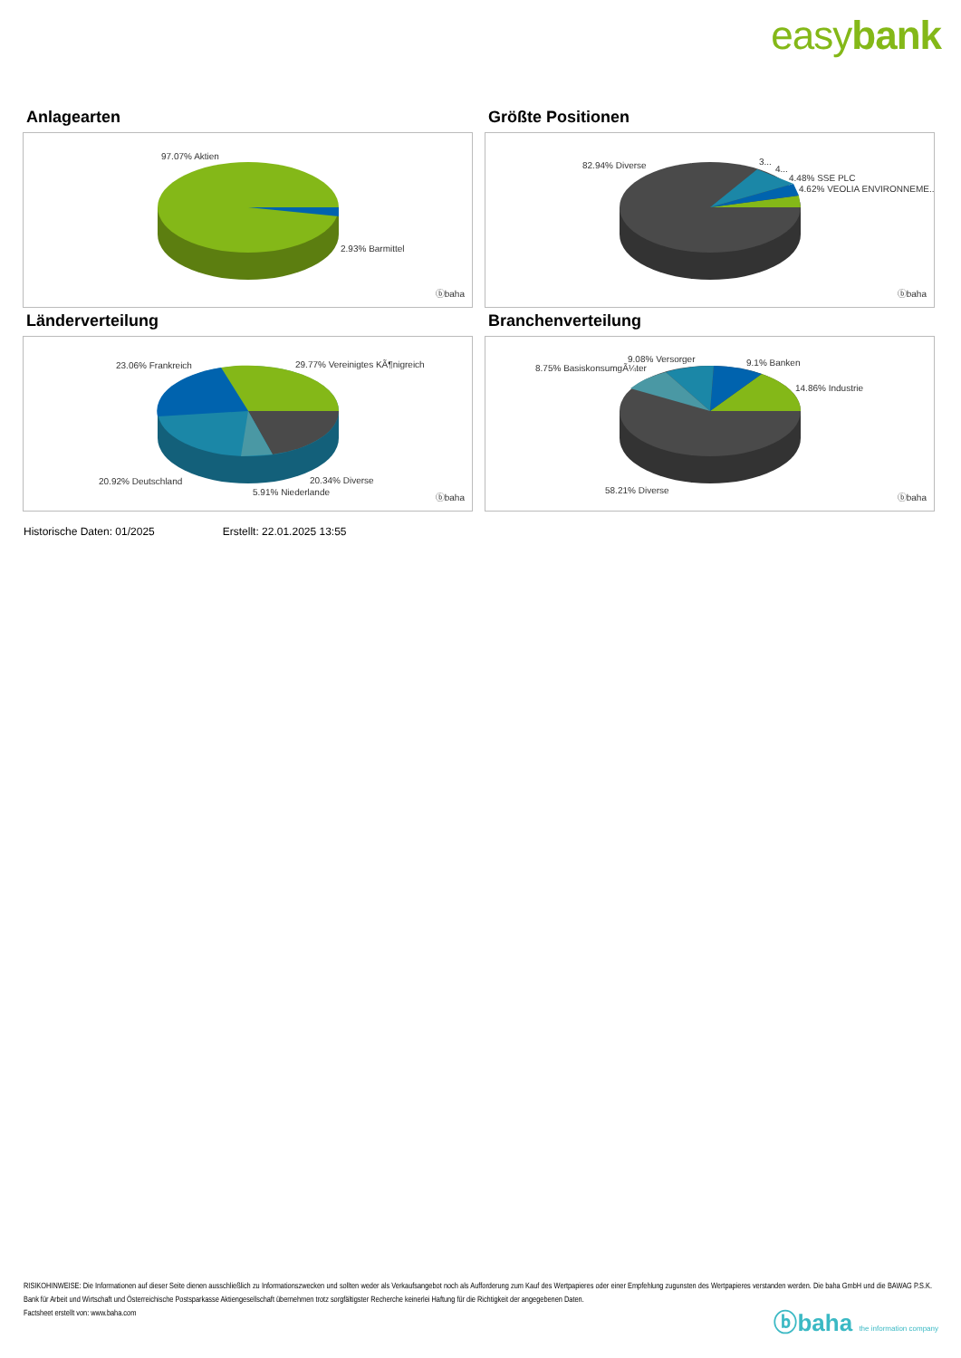easybank
Anlagearten
97.07% Aktien
2.93% Barmittel
ⓑbaha
Größte Positionen
82.94% Diverse 3...
4...
4.48% SSE PLC
4.62% VEOLIA ENVIRONNEME..
ⓑbaha
Länderverteilung
23.06% Frankreich 29.77% Vereinigtes KÃ¶nigreich
20.92% Deutschland 20.34% Diverse
5.91% Niederlande
ⓑbaha
Branchenverteilung
8.75% BasiskonsumgÃ¼ter
9.08% Versorger 9.1% Banken
14.86% Industrie
58.21% Diverse
ⓑbaha
Historische Daten: 01/2025 Erstellt: 22.01.2025 13:55
RISIKOHINWEISE: Die Informationen auf dieser Seite dienen ausschließlich zu Informationszwecken und sollten weder als Verkaufsangebot noch als Aufforderung zum Kauf des Wertpapieres oder einer Empfehlung zugunsten des Wertpapieres verstanden werden. Die baha GmbH und die BAWAG P.S.K. Bank für Arbeit und Wirtschaft und Österreichische Postsparkasse Aktiengesellschaft übernehmen trotz sorgfältigster Recherche keinerlei Haftung für die Richtigkeit der angegebenen Daten.
Factsheet erstellt von: www.baha.com
ⓑbaha the information company